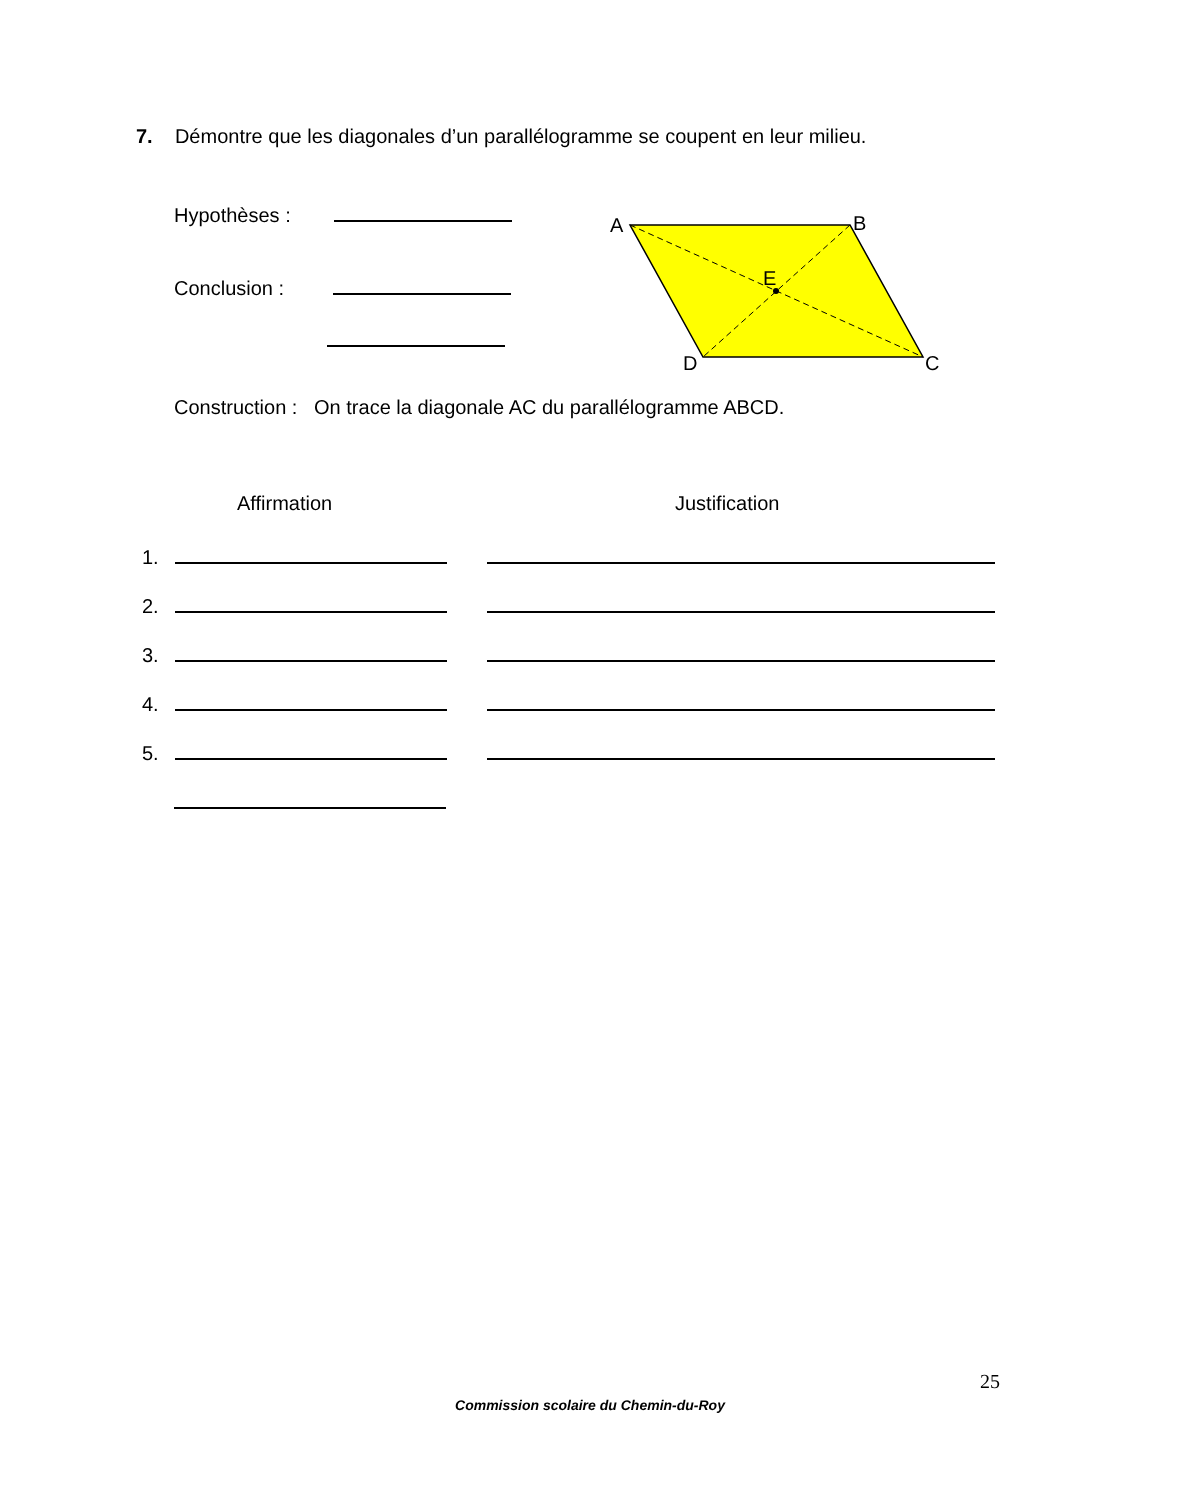7. Démontre que les diagonales d’un parallélogramme se coupent en leur milieu.
Hypothèses :
Conclusion :
A
B
E
D
C
Construction : On trace la diagonale AC du parallélogramme ABCD.
Affirmation Justification
1.
2.
3.
4.
5.
25
Commission scolaire du Chemin-du-Roy